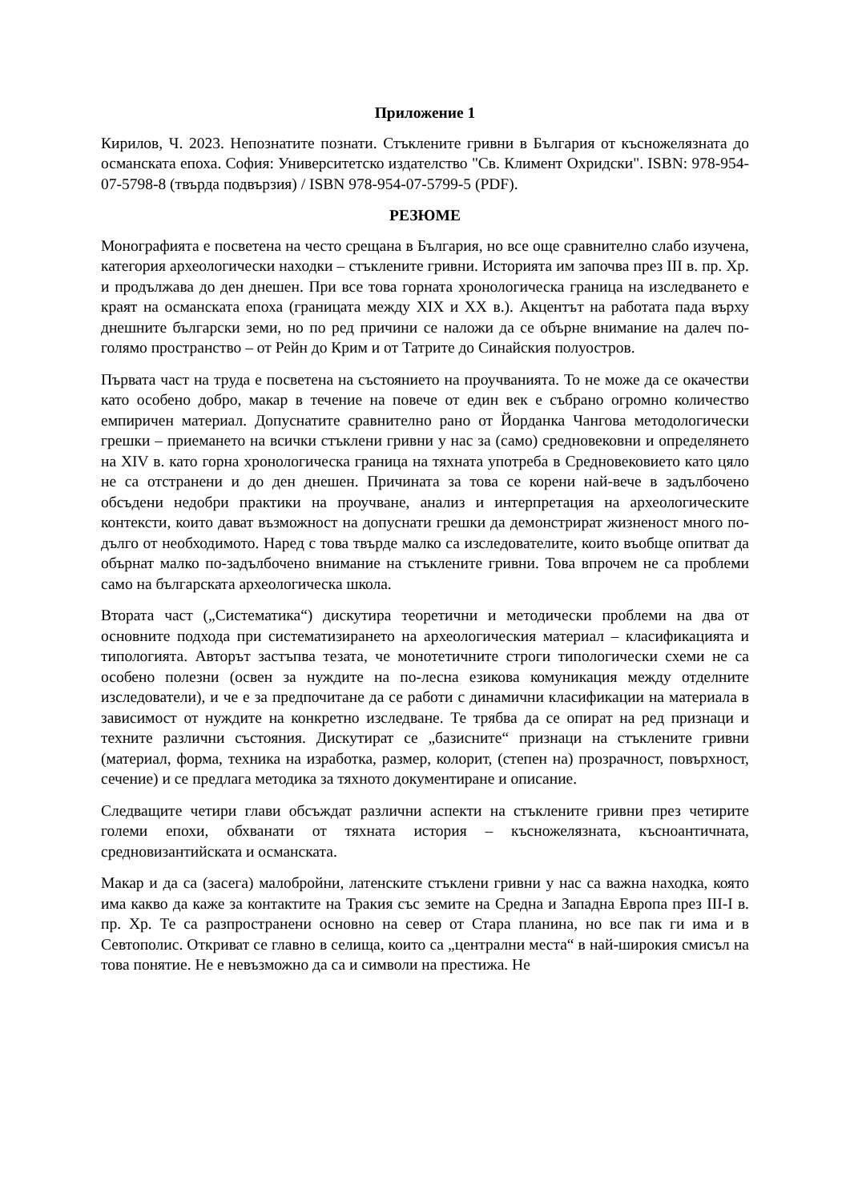Приложение 1
Кирилов, Ч. 2023. Непознатите познати. Стъклените гривни в България от късножелязната до османската епоха. София: Университетско издателство "Св. Климент Охридски". ISBN: 978-954-07-5798-8 (твърда подвързия) / ISBN 978-954-07-5799-5 (PDF).
РЕЗЮМЕ
Монографията е посветена на често срещана в България, но все още сравнително слабо изучена, категория археологически находки – стъклените гривни. Историята им започва през III в. пр. Хр. и продължава до ден днешен. При все това горната хронологическа граница на изследването е краят на османската епоха (границата между XIX и XX в.). Акцентът на работата пада върху днешните български земи, но по ред причини се наложи да се обърне внимание на далеч по-голямо пространство – от Рейн до Крим и от Татрите до Синайския полуостров.
Първата част на труда е посветена на състоянието на проучванията. То не може да се окачестви като особено добро, макар в течение на повече от един век е събрано огромно количество емпиричен материал. Допуснатите сравнително рано от Йорданка Чангова методологически грешки – приемането на всички стъклени гривни у нас за (само) средновековни и определянето на XIV в. като горна хронологическа граница на тяхната употреба в Средновековието като цяло не са отстранени и до ден днешен. Причината за това се корени най-вече в задълбочено обсъдени недобри практики на проучване, анализ и интерпретация на археологическите контексти, които дават възможност на допуснати грешки да демонстрират жизненост много по-дълго от необходимото. Наред с това твърде малко са изследователите, които въобще опитват да обърнат малко по-задълбочено внимание на стъклените гривни. Това впрочем не са проблеми само на българската археологическа школа.
Втората част („Систематика“) дискутира теоретични и методически проблеми на два от основните подхода при систематизирането на археологическия материал – класификацията и типологията. Авторът застъпва тезата, че монотетичните строги типологически схеми не са особено полезни (освен за нуждите на по-лесна езикова комуникация между отделните изследователи), и че е за предпочитане да се работи с динамични класификации на материала в зависимост от нуждите на конкретно изследване. Те трябва да се опират на ред признаци и техните различни състояния. Дискутират се „базисните“ признаци на стъклените гривни (материал, форма, техника на изработка, размер, колорит, (степен на) прозрачност, повърхност, сечение) и се предлага методика за тяхното документиране и описание.
Следващите четири глави обсъждат различни аспекти на стъклените гривни през четирите големи епохи, обхванати от тяхната история – късножелязната, късноантичната, средновизантийската и османската.
Макар и да са (засега) малобройни, латенските стъклени гривни у нас са важна находка, която има какво да каже за контактите на Тракия със земите на Средна и Западна Европа през III-I в. пр. Хр. Те са разпространени основно на север от Стара планина, но все пак ги има и в Севтополис. Откриват се главно в селища, които са „централни места“ в най-широкия смисъл на това понятие. Не е невъзможно да са и символи на престижа. Не